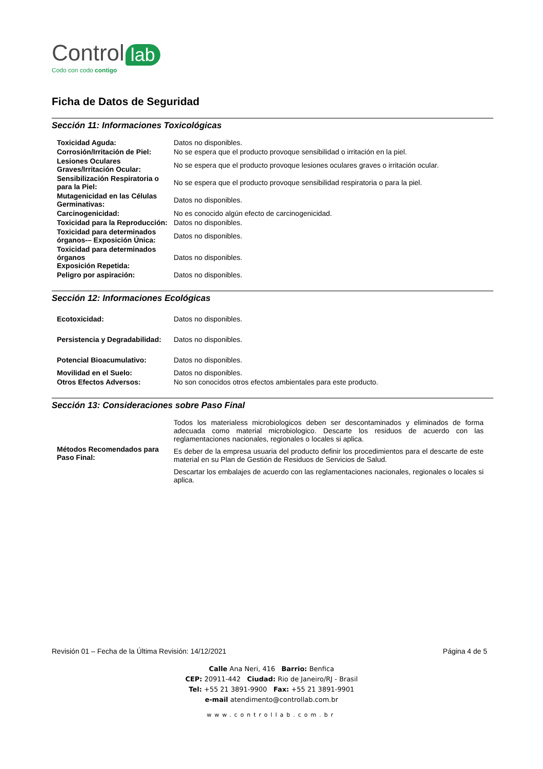Control lab
Codo con codo contigo
Ficha de Datos de Seguridad
Sección 11: Informaciones Toxicológicas
| Toxicidad Aguda: | Datos no disponibles. |
| Corrosión/Irritación de Piel: | No se espera que el producto provoque sensibilidad o irritación en la piel. |
| Lesiones Oculares Graves/Irritación Ocular: | No se espera que el producto provoque lesiones oculares graves o irritación ocular. |
| Sensibilización Respiratoria o para la Piel: | No se espera que el producto provoque sensibilidad respiratoria o para la piel. |
| Mutagenicidad en las Células Germinativas: | Datos no disponibles. |
| Carcinogenicidad: | No es conocido algún efecto de carcinogenicidad. |
| Toxicidad para la Reproducción: | Datos no disponibles. |
| Toxicidad para determinados órganos-– Exposición Única: | Datos no disponibles. |
| Toxicidad para determinados órganos Exposición Repetida: | Datos no disponibles. |
| Peligro por aspiración: | Datos no disponibles. |
Sección 12: Informaciones Ecológicas
| Ecotoxicidad: | Datos no disponibles. |
| Persistencia y Degradabilidad: | Datos no disponibles. |
| Potencial Bioacumulativo: | Datos no disponibles. |
| Movilidad en el Suelo: | Datos no disponibles. |
| Otros Efectos Adversos: | No son conocidos otros efectos ambientales para este producto. |
Sección 13: Consideraciones sobre Paso Final
| Métodos Recomendados para Paso Final: | Todos los materialess microbiologicos deben ser descontaminados y eliminados de forma adecuada como material microbiologico. Descarte los residuos de acuerdo con las reglamentaciones nacionales, regionales o locales si aplica. Es deber de la empresa usuaria del producto definir los procedimientos para el descarte de este material en su Plan de Gestión de Residuos de Servicios de Salud. Descartar los embalajes de acuerdo con las reglamentaciones nacionales, regionales o locales si aplica. |
Revisión 01 – Fecha de la Última Revisión: 14/12/2021 Página 4 de 5
Calle Ana Neri, 416 Barrio: Benfica
CEP: 20911-442 Ciudad: Rio de Janeiro/RJ - Brasil
Tel: +55 21 3891-9900 Fax: +55 21 3891-9901
e-mail atendimento@controllab.com.br
www.controllab.com.br